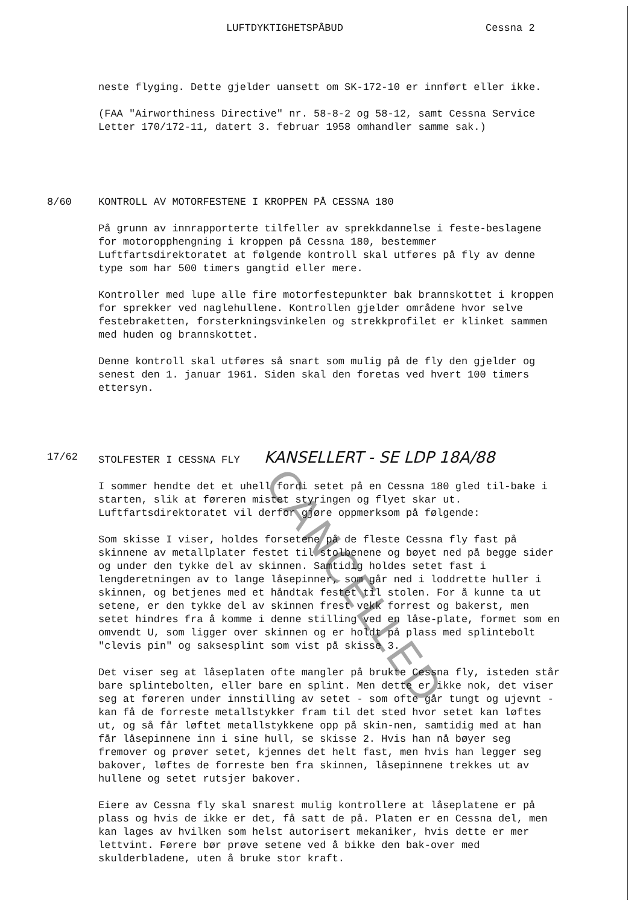LUFTDYKTIGHETSPÅBUD Cessna 2
neste flyging. Dette gjelder uansett om SK-172-10 er innført eller ikke.
(FAA "Airworthiness Directive" nr. 58-8-2 og 58-12, samt Cessna Service Letter 170/172-11, datert 3. februar 1958 omhandler samme sak.)
8/60 KONTROLL AV MOTORFESTENE I KROPPEN PÅ CESSNA 180
På grunn av innrapporterte tilfeller av sprekkdannelse i feste-beslagene for motoropphengning i kroppen på Cessna 180, bestemmer Luftfartsdirektoratet at følgende kontroll skal utføres på fly av denne type som har 500 timers gangtid eller mere.
Kontroller med lupe alle fire motorfestepunkter bak brannskottet i kroppen for sprekker ved naglehullene. Kontrollen gjelder områdene hvor selve festebraketten, forsterkningsvinkelen og strekkprofilet er klinket sammen med huden og brannskottet.
Denne kontroll skal utføres så snart som mulig på de fly den gjelder og senest den 1. januar 1961. Siden skal den foretas ved hvert 100 timers ettersyn.
17/62 STOLFESTER I CESSNA FLY KANSELLERT - SE LDP 18A/88
I sommer hendte det et uhell fordi setet på en Cessna 180 gled til-bake i starten, slik at føreren mistet styringen og flyet skar ut. Luftfartsdirektoratet vil derfor gjøre oppmerksom på følgende:
Som skisse I viser, holdes forsetene på de fleste Cessna fly fast på skinnene av metallplater festet til stolbenene og bøyet ned på begge sider og under den tykke del av skinnen. Samtidig holdes setet fast i lengderetningen av to lange låsepinner, som går ned i loddrette huller i skinnen, og betjenes med et håndtak festet til stolen. For å kunne ta ut setene, er den tykke del av skinnen frest vekk forrest og bakerst, men setet hindres fra å komme i denne stilling ved en låse-plate, formet som en omvendt U, som ligger over skinnen og er holdt på plass med splintebolt "clevis pin" og saksesplint som vist på skisse 3.
Det viser seg at låseplaten ofte mangler på brukte Cessna fly, isteden står bare splintebolten, eller bare en splint. Men dette er ikke nok, det viser seg at føreren under innstilling av setet - som ofte går tungt og ujevnt - kan få de forreste metallstykker fram til det sted hvor setet kan løftes ut, og så får løftet metallstykkene opp på skin-nen, samtidig med at han får låsepinnene inn i sine hull, se skisse 2. Hvis han nå bøyer seg fremover og prøver setet, kjennes det helt fast, men hvis han legger seg bakover, løftes de forreste ben fra skinnen, låsepinnene trekkes ut av hullene og setet rutsjer bakover.
Eiere av Cessna fly skal snarest mulig kontrollere at låseplatene er på plass og hvis de ikke er det, få satt de på. Platen er en Cessna del, men kan lages av hvilken som helst autorisert mekaniker, hvis dette er mer lettvint. Førere bør prøve setene ved å bikke den bak-over med skulderbladene, uten å bruke stor kraft.
CANCELLED